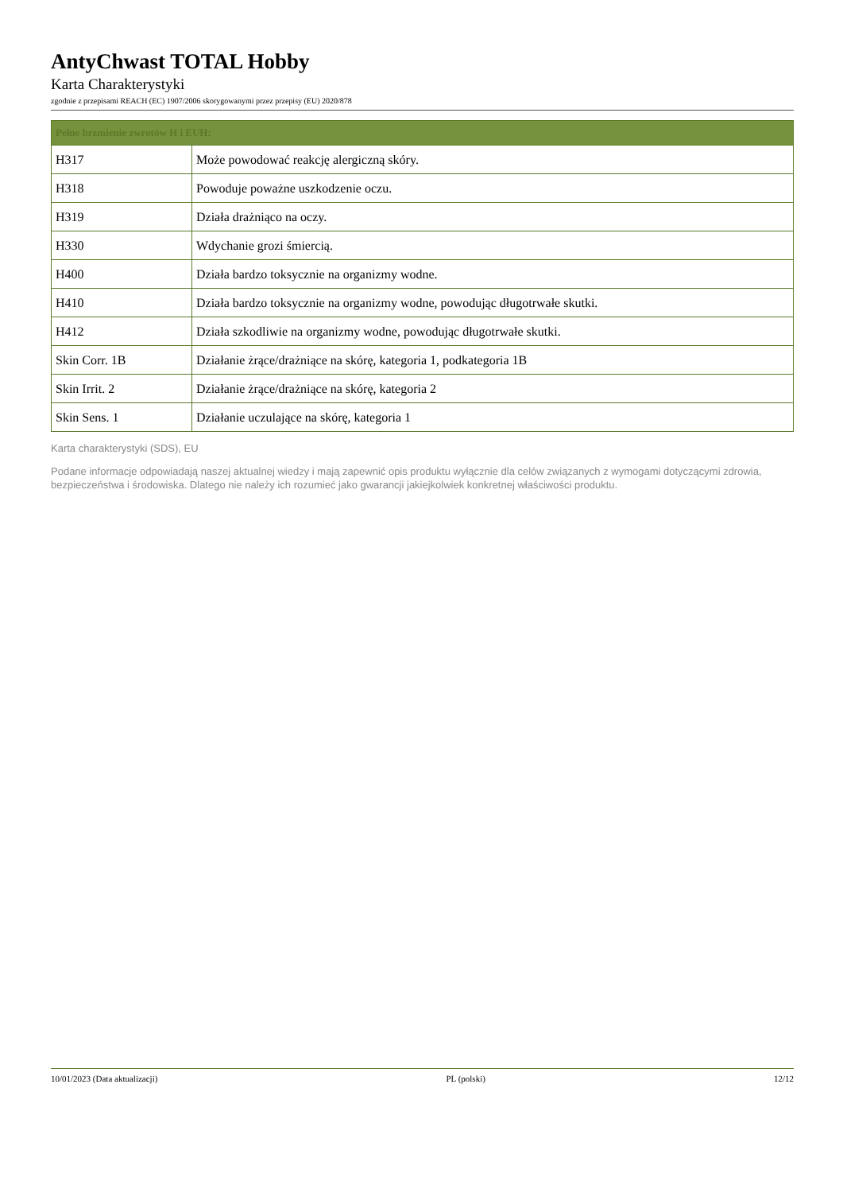AntyChwast TOTAL Hobby
Karta Charakterystyki
zgodnie z przepisami REACH (EC) 1907/2006 skorygowanymi przez przepisy (EU) 2020/878
| Pełne brzmienie zwrotów H i EUH: | |
| --- | --- |
| H317 | Może powodować reakcję alergiczną skóry. |
| H318 | Powoduje poważne uszkodzenie oczu. |
| H319 | Działa drażniąco na oczy. |
| H330 | Wdychanie grozi śmiercią. |
| H400 | Działa bardzo toksycznie na organizmy wodne. |
| H410 | Działa bardzo toksycznie na organizmy wodne, powodując długotrwałe skutki. |
| H412 | Działa szkodliwie na organizmy wodne, powodując długotrwałe skutki. |
| Skin Corr. 1B | Działanie żrące/drażniące na skórę, kategoria 1, podkategoria 1B |
| Skin Irrit. 2 | Działanie żrące/drażniące na skórę, kategoria 2 |
| Skin Sens. 1 | Działanie uczulające na skórę, kategoria 1 |
Karta charakterystyki (SDS), EU
Podane informacje odpowiadają naszej aktualnej wiedzy i mają zapewnić opis produktu wyłącznie dla celów związanych z wymogami dotyczącymi zdrowia, bezpieczeństwa i środowiska. Dlatego nie należy ich rozumieć jako gwarancji jakiejkolwiek konkretnej właściwości produktu.
10/01/2023 (Data aktualizacji) PL (polski) 12/12